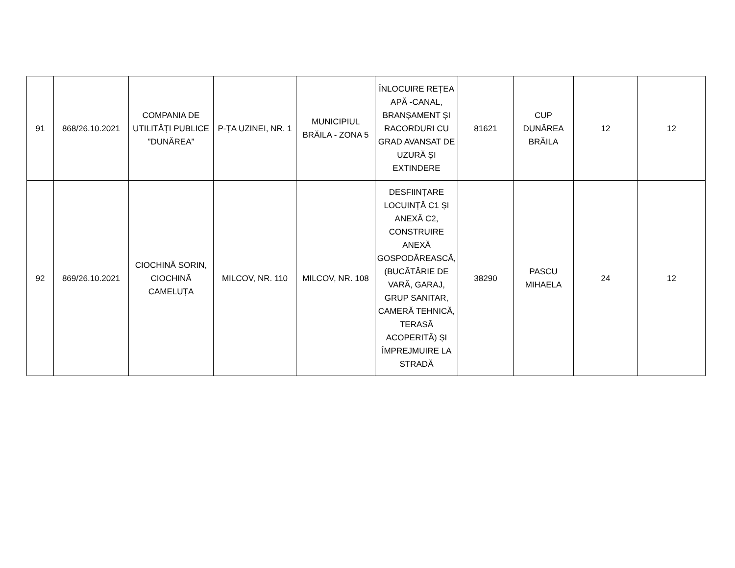| 91 | 868/26.10.2021 | COMPANIA DE UTILITĂȚI PUBLICE ”DUNĂREA” | P-ȚA UZINEI, NR. 1 | MUNICIPIUL BRĂILA - ZONA 5 | ÎNLOCUIRE REȚEA APĂ -CANAL, BRANȘAMENT ȘI RACORDURI CU GRAD AVANSAT DE UZURĂ ȘI EXTINDERE | 81621 | CUP DUNĂREA BRĂILA | 12 | 12 |
| 92 | 869/26.10.2021 | CIOCHINĂ SORIN, CIOCHINĂ CAMELUȚA | MILCOV, NR. 110 | MILCOV, NR. 108 | DESFIINȚARE LOCUINȚĂ C1 ȘI ANEXĂ C2, CONSTRUIRE ANEXĂ GOSPODĂREASCĂ, (BUCĂTĂRIE DE VARĂ, GARAJ, GRUP SANITAR, CAMERĂ TEHNICĂ, TERASĂ ACOPERITĂ) ȘI ÎMPREJMUIRE LA STRADĂ | 38290 | PASCU MIHAELA | 24 | 12 |